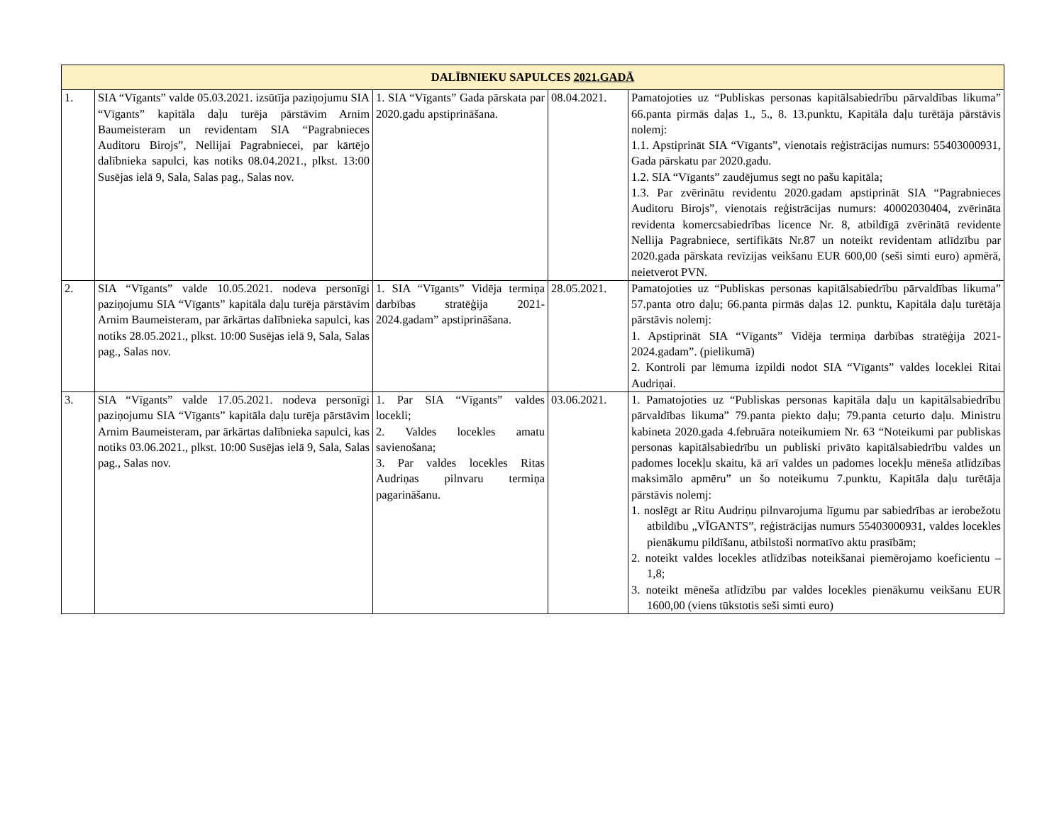| DALĪBNIEKU SAPULCES 2021.GADĀ | | | | |
| --- | --- | --- | --- | --- |
| 1. | SIA “Vīgants” valde 05.03.2021. izsūtīja paziņojumu SIA “Vīgants” kapitāla daļu turēja pārstāvim Arnim Baumeisteram un revidentam SIA “Pagrabnieces Auditoru Birojs”, Nellijai Pagrabniecei, par kārtējo dalībnieka sapulci, kas notiks 08.04.2021., plkst. 13:00 Susējas ielā 9, Sala, Salas pag., Salas nov. | 1. SIA “Vīgants” Gada pārskata par 2020.gadu apstiprināšana. | 08.04.2021. | Pamatojoties uz “Publiskas personas kapitālsabiedrību pārvaldības likuma” 66.panta pirmās daļas 1., 5., 8. 13.punktu, Kapitāla daļu turētāja pārstāvis nolemj: 1.1. Apstiprināt SIA “Vīgants”, vienotais reģistrācijas numurs: 55403000931, Gada pārskatu par 2020.gadu. 1.2. SIA “Vīgants” zaudējumus segt no pašu kapitāla; 1.3. Par zvērinātu revidentu 2020.gadam apstiprināt SIA “Pagrabnieces Auditoru Birojs”, vienotais reģistrācijas numurs: 40002030404, zvērināta revidenta komercsabiedrības licence Nr. 8, atbildīgā zvērinātā revidente Nellija Pagrabniece, sertifikāts Nr.87 un noteikt revidentam atlīdzību par 2020.gada pārskata revīzijas veikšanu EUR 600,00 (seši simti euro) apmērā, neietverot PVN. |
| 2. | SIA “Vīgants” valde 10.05.2021. nodeva personīgi paziņojumu SIA “Vīgants” kapitāla daļu turēja pārstāvim Arnim Baumeisteram, par ārkārtas dalībnieka sapulci, kas notiks 28.05.2021., plkst. 10:00 Susējas ielā 9, Sala, Salas pag., Salas nov. | 1. SIA “Vīgants” Vidēja termiņa darbības stratēģija 2021-2024.gadam” apstiprināšana. | 28.05.2021. | Pamatojoties uz “Publiskas personas kapitālsabiedrību pārvaldības likuma” 57.panta otro daļu; 66.panta pirmās daļas 12. punktu, Kapitāla daļu turētāja pārstāvis nolemj: 1. Apstiprināt SIA “Vīgants” Vidēja termiņa darbības stratēģija 2021-2024.gadam”. (pielikumā) 2. Kontroli par lēmuma izpildi nodot SIA “Vīgants” valdes loceklei Ritai Audriņai. |
| 3. | SIA “Vīgants” valde 17.05.2021. nodeva personīgi paziņojumu SIA “Vīgants” kapitāla daļu turēja pārstāvim Arnim Baumeisteram, par ārkārtas dalībnieka sapulci, kas notiks 03.06.2021., plkst. 10:00 Susējas ielā 9, Sala, Salas pag., Salas nov. | 1. Par SIA “Vīgants” valdes locekli; 2. Valdes locekles amatu savienošana; 3. Par valdes locekles Ritas Audriņas pilnvaru termiņa pagarināšanu. | 03.06.2021. | 1. Pamatojoties uz “Publiskas personas kapitāla daļu un kapitālsabiedrību pārvaldības likuma” 79.panta piekto daļu; 79.panta ceturto daļu. Ministru kabineta 2020.gada 4.februāra noteikumiem Nr. 63 “Noteikumi par publiskas personas kapitālsabiedrību un publiski privāto kapitālsabiedrību valdes un padomes locekļu skaitu, kā arī valdes un padomes locekļu mēneša atlīdzības maksimālo apmēru” un šo noteikumu 7.punktu, Kapitāla daļu turētāja pārstāvis nolemj: 1. noslēgt ar Ritu Audriņu pilnvarojuma līgumu par sabiedrības ar ierobežotu atbildību „VĪGANTS”, reģistrācijas numurs 55403000931, valdes locekles pienākumu pildīšanu, atbilstoši normatīvo aktu prasībām; 2. noteikt valdes locekles atlīdzības noteikšanai piemērojamo koeficientu – 1,8; 3. noteikt mēneša atlīdzību par valdes locekles pienākumu veikšanu EUR 1600,00 (viens tūkstotis seši simti euro) |